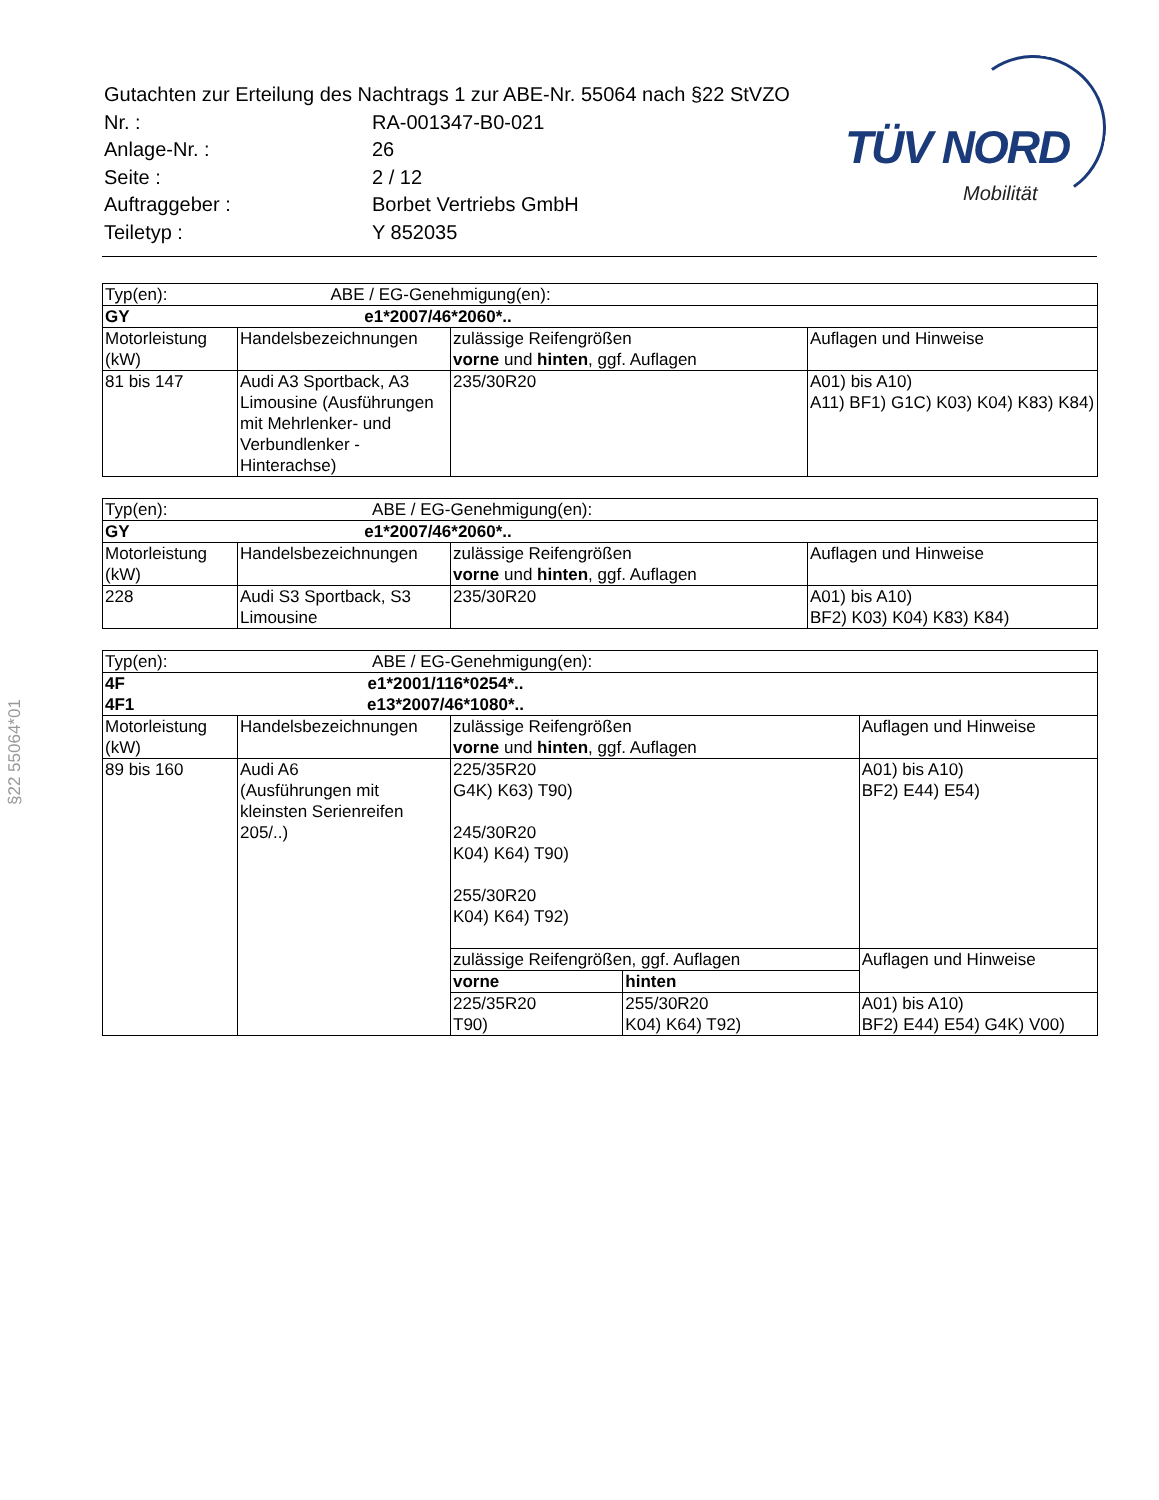| Gutachten zur Erteilung des Nachtrags 1 zur ABE-Nr. 55064 nach §22 StVZO | |
| Nr. : | RA-001347-B0-021 |
| Anlage-Nr. : | 26 |
| Seite : | 2 / 12 |
| Auftraggeber : | Borbet Vertriebs GmbH |
| Teiletyp : | Y 852035 |
TÜV NORD
Mobilität
§22 55064*01
| Typ(en): | | ABE / EG-Genehmigung(en): | |
| GY e1*2007/46*2060*.. | | | |
| Motorleistung (kW) | Handelsbezeichnungen | zulässige Reifengrößen vorne und hinten , ggf. Auflagen | Auflagen und Hinweise |
| 81 bis 147 | Audi A3 Sportback, A3 Limousine (Ausführungen mit Mehrlenker- und Verbundlenker - Hinterachse) | 235/30R20 | A01) bis A10) A11) BF1) G1C) K03) K04) K83) K84) |
| Typ(en): ABE / EG-Genehmigung(en): | | | |
| GY e1*2007/46*2060*.. | | | |
| Motorleistung (kW) | Handelsbezeichnungen | zulässige Reifengrößen vorne und hinten , ggf. Auflagen | Auflagen und Hinweise |
| 228 | Audi S3 Sportback, S3 Limousine | 235/30R20 | A01) bis A10) BF2) K03) K04) K83) K84) |
| Typ(en): ABE / EG-Genehmigung(en): | | | | |
| 4F e1*2001/116*0254*.. 4F1 e13*2007/46*1080*.. | | | | |
| Motorleistung (kW) | Handelsbezeichnungen | zulässige Reifengrößen vorne und hinten , ggf. Auflagen | | Auflagen und Hinweise |
| 89 bis 160 | Audi A6 (Ausführungen mit kleinsten Serienreifen 205/..) | 225/35R20 G4K) K63) T90) 245/30R20 K04) K64) T90) 255/30R20 K04) K64) T92) | | A01) bis A10) BF2) E44) E54) |
| | | zulässige Reifengrößen, ggf. Auflagen | | Auflagen und Hinweise |
| | | vorne | hinten | |
| | | 225/35R20 T90) | 255/30R20 K04) K64) T92) | A01) bis A10) BF2) E44) E54) G4K) V00) |